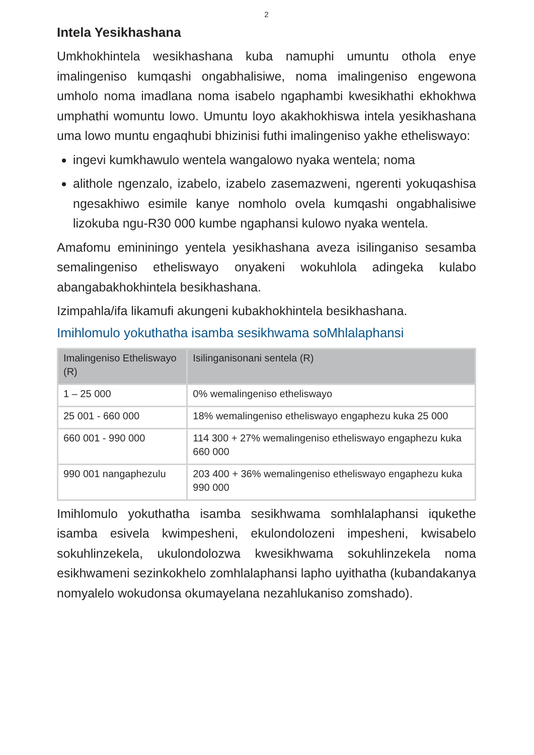2
Intela Yesikhashana
Umkhokhintela wesikhashana kuba namuphi umuntu othola enye imalingeniso kumqashi ongabhalisiwe, noma imalingeniso engewona umholo noma imadlana noma isabelo ngaphambi kwesikhathi ekhokhwa umphathi womuntu lowo. Umuntu loyo akakhokhiswa intela yesikhashana uma lowo muntu engaqhubi bhizinisi futhi imalingeniso yakhe etheliswayo:
ingevi kumkhawulo wentela wangalowo nyaka wentela; noma
alithole ngenzalo, izabelo, izabelo zasemazweni, ngerenti yokuqashisa ngesakhiwo esimile kanye nomholo ovela kumqashi ongabhalisiwe lizokuba ngu-R30 000 kumbe ngaphansi kulowo nyaka wentela.
Amafomu emininingo yentela yesikhashana aveza isilinganiso sesamba semalingeniso etheliswayo onyakeni wokuhlola adingeka kulabo abangabakhokhintela besikhashana.
Izimpahla/ifa likamufi akungeni kubakhokhintela besikhashana.
Imihlomulo yokuthatha isamba sesikhwama soMhlalaphansi
| Imalingeniso Etheliswayo (R) | Isilinganisonani sentela (R) |
| --- | --- |
| 1 – 25 000 | 0% wemalingeniso etheliswayo |
| 25 001 - 660 000 | 18% wemalingeniso etheliswayo engaphezu kuka 25 000 |
| 660 001 - 990 000 | 114 300 + 27% wemalingeniso etheliswayo engaphezu kuka 660 000 |
| 990 001 nangaphezulu | 203 400 + 36% wemalingeniso etheliswayo engaphezu kuka 990 000 |
Imihlomulo yokuthatha isamba sesikhwama somhlalaphansi iqukethe isamba esivela kwimpesheni, ekulondolozeni impesheni, kwisabelo sokuhlinzekela, ukulondolozwa kwesikhwama sokuhlinzekela noma esikhwameni sezinkokhelo zomhlalaphansi lapho uyithatha (kubandakanya nomyalelo wokudonsa okumayelana nezahlukaniso zomshado).